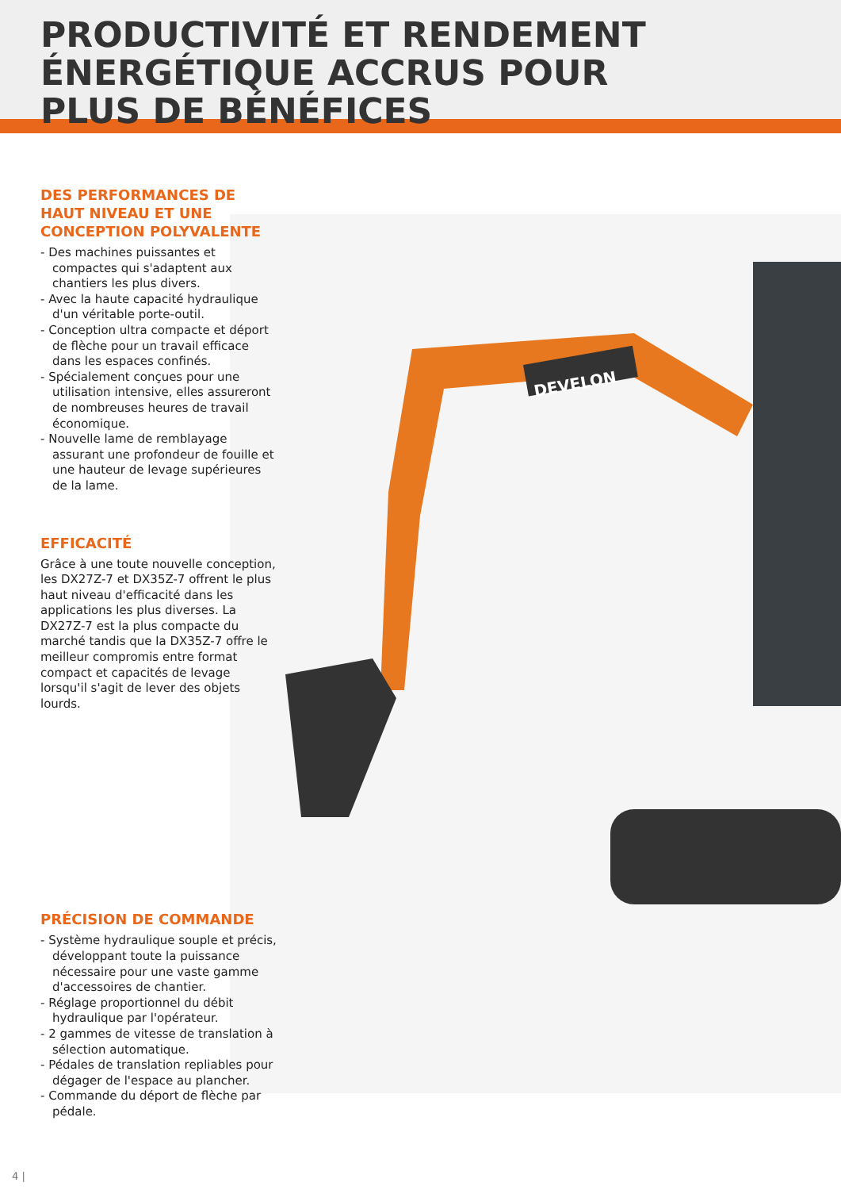PRODUCTIVITÉ ET RENDEMENT
ÉNERGÉTIQUE ACCRUS POUR
PLUS DE BÉNÉFICES
DEVELON
DES PERFORMANCES DE HAUT NIVEAU ET UNE CONCEPTION POLYVALENTE
- Des machines puissantes et compactes qui s'adaptent aux chantiers les plus divers.
- Avec la haute capacité hydraulique d'un véritable porte-outil.
- Conception ultra compacte et déport de flèche pour un travail efficace dans les espaces confinés.
- Spécialement conçues pour une utilisation intensive, elles assureront de nombreuses heures de travail économique.
- Nouvelle lame de remblayage assurant une profondeur de fouille et une hauteur de levage supérieures de la lame.
EFFICACITÉ
Grâce à une toute nouvelle conception, les DX27Z-7 et DX35Z-7 offrent le plus haut niveau d'efficacité dans les applications les plus diverses. La DX27Z-7 est la plus compacte du marché tandis que la DX35Z-7 offre le meilleur compromis entre format compact et capacités de levage lorsqu'il s'agit de lever des objets lourds.
PRÉCISION DE COMMANDE
- Système hydraulique souple et précis, développant toute la puissance nécessaire pour une vaste gamme d'accessoires de chantier.
- Réglage proportionnel du débit hydraulique par l'opérateur.
- 2 gammes de vitesse de translation à sélection automatique.
- Pédales de translation repliables pour dégager de l'espace au plancher.
- Commande du déport de flèche par pédale.
4 |